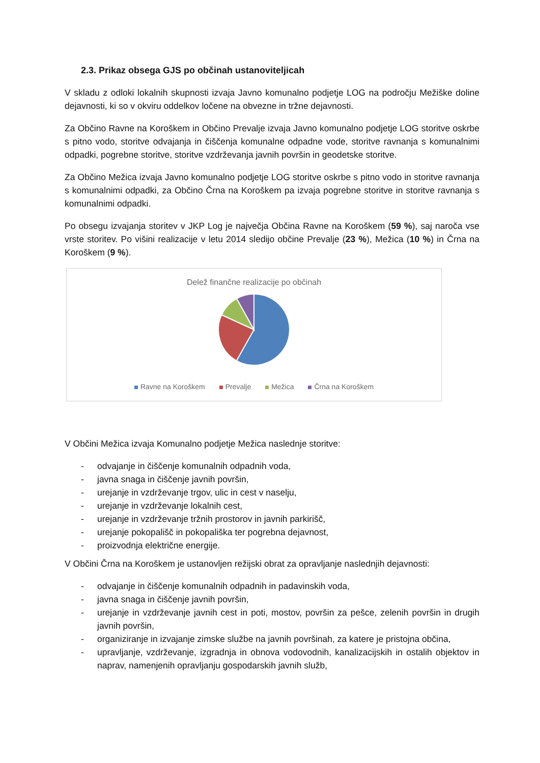2.3. Prikaz obsega GJS po občinah ustanoviteljicah
V skladu z odloki lokalnih skupnosti izvaja Javno komunalno podjetje LOG na področju Mežiške doline dejavnosti, ki so v okviru oddelkov ločene na obvezne in tržne dejavnosti.
Za Občino Ravne na Koroškem in Občino Prevalje izvaja Javno komunalno podjetje LOG storitve oskrbe s pitno vodo, storitve odvajanja in čiščenja komunalne odpadne vode, storitve ravnanja s komunalnimi odpadki, pogrebne storitve, storitve vzdrževanja javnih površin in geodetske storitve.
Za Občino Mežica izvaja Javno komunalno podjetje LOG storitve oskrbe s pitno vodo in storitve ravnanja s komunalnimi odpadki, za Občino Črna na Koroškem pa izvaja pogrebne storitve in storitve ravnanja s komunalnimi odpadki.
Po obsegu izvajanja storitev v JKP Log je največja Občina Ravne na Koroškem (59 %), saj naroča vse vrste storitev. Po višini realizacije v letu 2014 sledijo občine Prevalje (23 %), Mežica (10 %) in Črna na Koroškem (9 %).
Delež finančne realizacije po občinah
Ravne na Koroškem Prevalje Mežica Črna na Koroškem
V Občini Mežica izvaja Komunalno podjetje Mežica naslednje storitve:
- odvajanje in čiščenje komunalnih odpadnih voda,
- javna snaga in čiščenje javnih površin,
- urejanje in vzdrževanje trgov, ulic in cest v naselju,
- urejanje in vzdrževanje lokalnih cest,
- urejanje in vzdrževanje tržnih prostorov in javnih parkirišč,
- urejanje pokopališč in pokopališka ter pogrebna dejavnost,
- proizvodnja električne energije.
V Občini Črna na Koroškem je ustanovljen režijski obrat za opravljanje naslednjih dejavnosti:
- odvajanje in čiščenje komunalnih odpadnih in padavinskih voda,
- javna snaga in čiščenje javnih površin,
- urejanje in vzdrževanje javnih cest in poti, mostov, površin za pešce, zelenih površin in drugih javnih površin,
- organiziranje in izvajanje zimske službe na javnih površinah, za katere je pristojna občina,
- upravljanje, vzdrževanje, izgradnja in obnova vodovodnih, kanalizacijskih in ostalih objektov in naprav, namenjenih opravljanju gospodarskih javnih služb,